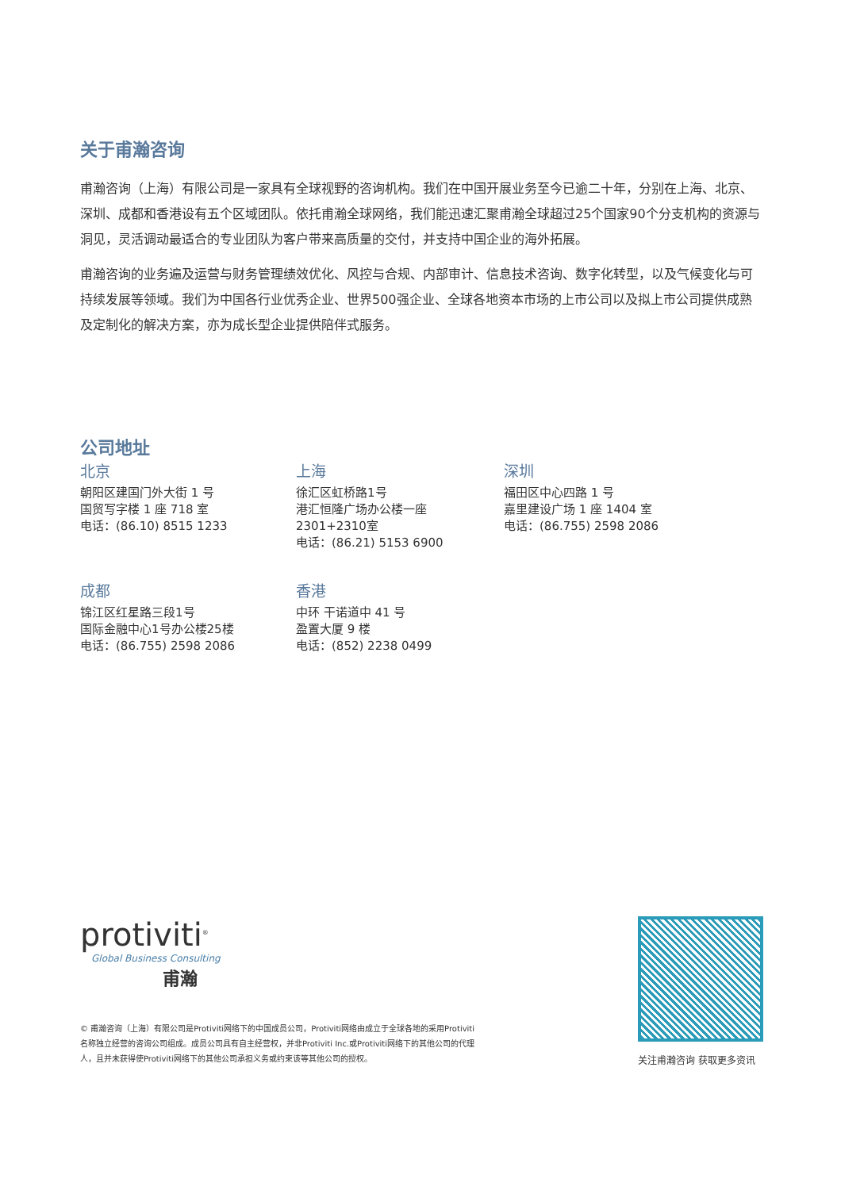关于甫瀚咨询
甫瀚咨询（上海）有限公司是一家具有全球视野的咨询机构。我们在中国开展业务至今已逾二十年，分别在上海、北京、深圳、成都和香港设有五个区域团队。依托甫瀚全球网络，我们能迅速汇聚甫瀚全球超过25个国家90个分支机构的资源与洞见，灵活调动最适合的专业团队为客户带来高质量的交付，并支持中国企业的海外拓展。
甫瀚咨询的业务遍及运营与财务管理绩效优化、风控与合规、内部审计、信息技术咨询、数字化转型，以及气候变化与可持续发展等领域。我们为中国各行业优秀企业、世界500强企业、全球各地资本市场的上市公司以及拟上市公司提供成熟及定制化的解决方案，亦为成长型企业提供陪伴式服务。
公司地址
北京
朝阳区建国门外大街 1 号
国贸写字楼 1 座 718 室
电话：(86.10) 8515 1233
上海
徐汇区虹桥路1号
港汇恒隆广场办公楼一座
2301+2310室
电话：(86.21) 5153 6900
深圳
福田区中心四路 1 号
嘉里建设广场 1 座 1404 室
电话：(86.755) 2598 2086
成都
锦江区红星路三段1号
国际金融中心1号办公楼25楼
电话：(86.755) 2598 2086
香港
中环 干诺道中 41 号
盈置大厦 9 楼
电话：(852) 2238 0499
protiviti<sup>®</sup>
Global Business Consulting
甫瀚
© 甫瀚咨询（上海）有限公司是Protiviti网络下的中国成员公司，Protiviti网络由成立于全球各地的采用Protiviti名称独立经营的咨询公司组成。成员公司具有自主经营权，并非Protiviti Inc.或Protiviti网络下的其他公司的代理人，且并未获得使Protiviti网络下的其他公司承担义务或约束该等其他公司的授权。
关注甫瀚咨询 获取更多资讯